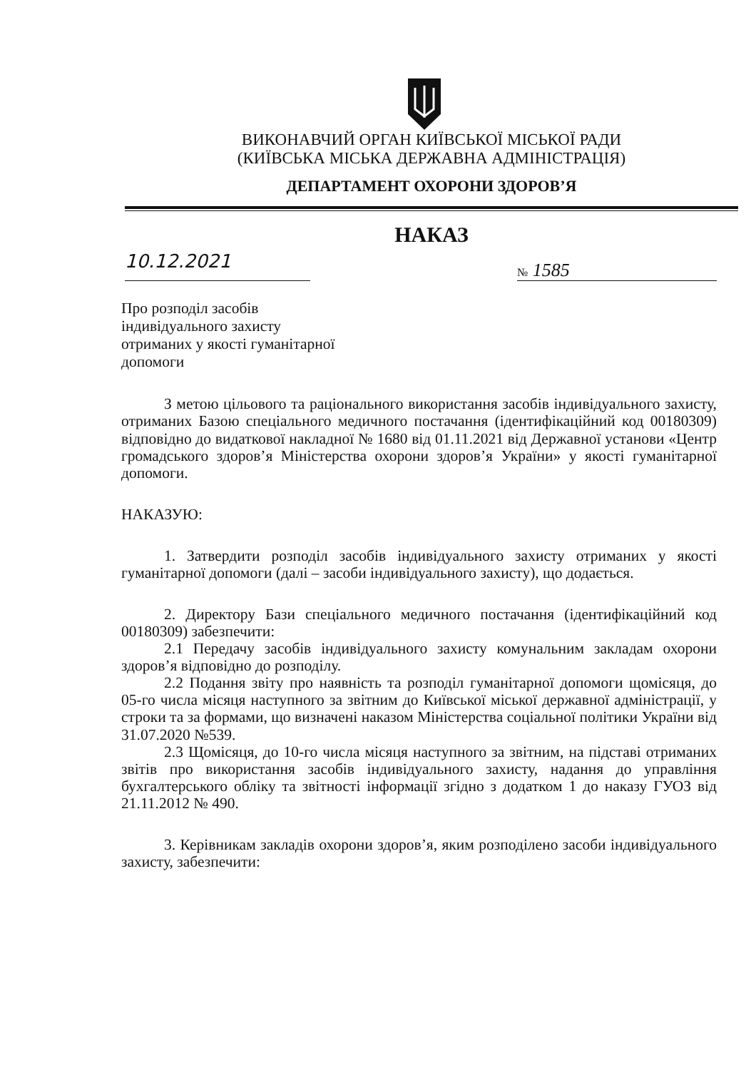ВИКОНАВЧИЙ ОРГАН КИЇВСЬКОЇ МІСЬКОЇ РАДИ
(КИЇВСЬКА МІСЬКА ДЕРЖАВНА АДМІНІСТРАЦІЯ)
ДЕПАРТАМЕНТ ОХОРОНИ ЗДОРОВ’Я
НАКАЗ
10.12.2021
№ 1585
Про розподіл засобів індивідуального захисту отриманих у якості гуманітарної допомоги
З метою цільового та раціонального використання засобів індивідуального захисту, отриманих Базою спеціального медичного постачання (ідентифікаційний код 00180309) відповідно до видаткової накладної № 1680 від 01.11.2021 від Державної установи «Центр громадського здоров’я Міністерства охорони здоров’я України» у якості гуманітарної допомоги.
НАКАЗУЮ:
1. Затвердити розподіл засобів індивідуального захисту отриманих у якості гуманітарної допомоги (далі – засоби індивідуального захисту), що додається.
2. Директору Бази спеціального медичного постачання (ідентифікаційний код 00180309) забезпечити:
2.1 Передачу засобів індивідуального захисту комунальним закладам охорони здоров’я відповідно до розподілу.
2.2 Подання звіту про наявність та розподіл гуманітарної допомоги щомісяця, до 05-го числа місяця наступного за звітним до Київської міської державної адміністрації, у строки та за формами, що визначені наказом Міністерства соціальної політики України від 31.07.2020 №539.
2.3 Щомісяця, до 10-го числа місяця наступного за звітним, на підставі отриманих звітів про використання засобів індивідуального захисту, надання до управління бухгалтерського обліку та звітності інформації згідно з додатком 1 до наказу ГУОЗ від 21.11.2012 № 490.
3. Керівникам закладів охорони здоров’я, яким розподілено засоби індивідуального захисту, забезпечити: